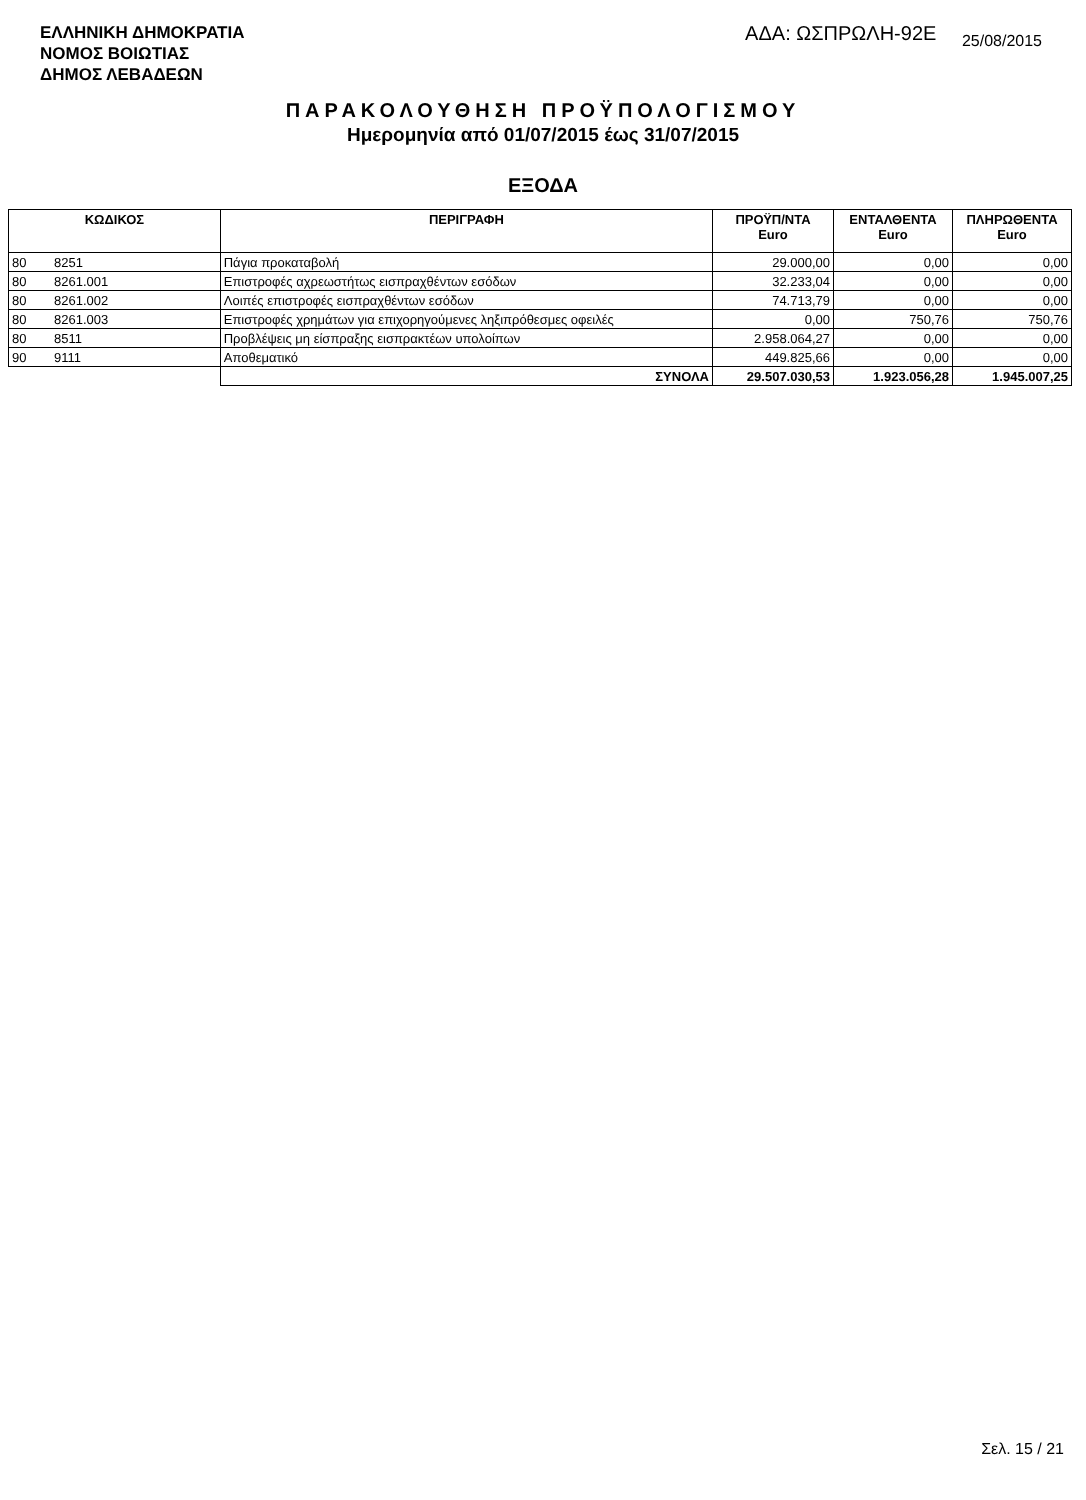ΕΛΛΗΝΙΚΗ ΔΗΜΟΚΡΑΤΙΑ
ΝΟΜΟΣ ΒΟΙΩΤΙΑΣ
ΔΗΜΟΣ ΛΕΒΑΔΕΩΝ
ΑΔΑ: ΩΣΠΡΩΛΗ-92Ε 25/08/2015
ΠΑΡΑΚΟΛΟΥΘΗΣΗ ΠΡΟΫΠΟΛΟΓΙΣΜΟΥ
Ημερομηνία από 01/07/2015 έως 31/07/2015
ΕΞΟΔΑ
| ΚΩΔΙΚΟΣ | | ΠΕΡΙΓΡΑΦΗ | ΠΡΟΫΠ/ΝΤΑ Euro | ΕΝΤΑΛΘΕΝΤΑ Euro | ΠΛΗΡΩΘΕΝΤΑ Euro |
| --- | --- | --- | --- | --- | --- |
| 80 | 8251 | Πάγια προκαταβολή | 29.000,00 | 0,00 | 0,00 |
| 80 | 8261.001 | Επιστροφές αχρεωστήτως εισπραχθέντων εσόδων | 32.233,04 | 0,00 | 0,00 |
| 80 | 8261.002 | Λοιπές επιστροφές εισπραχθέντων εσόδων | 74.713,79 | 0,00 | 0,00 |
| 80 | 8261.003 | Επιστροφές χρημάτων για επιχορηγούμενες ληξιπρόθεσμες οφειλές | 0,00 | 750,76 | 750,76 |
| 80 | 8511 | Προβλέψεις μη είσπραξης εισπρακτέων υπολοίπων | 2.958.064,27 | 0,00 | 0,00 |
| 90 | 9111 | Αποθεματικό | 449.825,66 | 0,00 | 0,00 |
| | | ΣΥΝΟΛΑ | 29.507.030,53 | 1.923.056,28 | 1.945.007,25 |
Σελ. 15 / 21